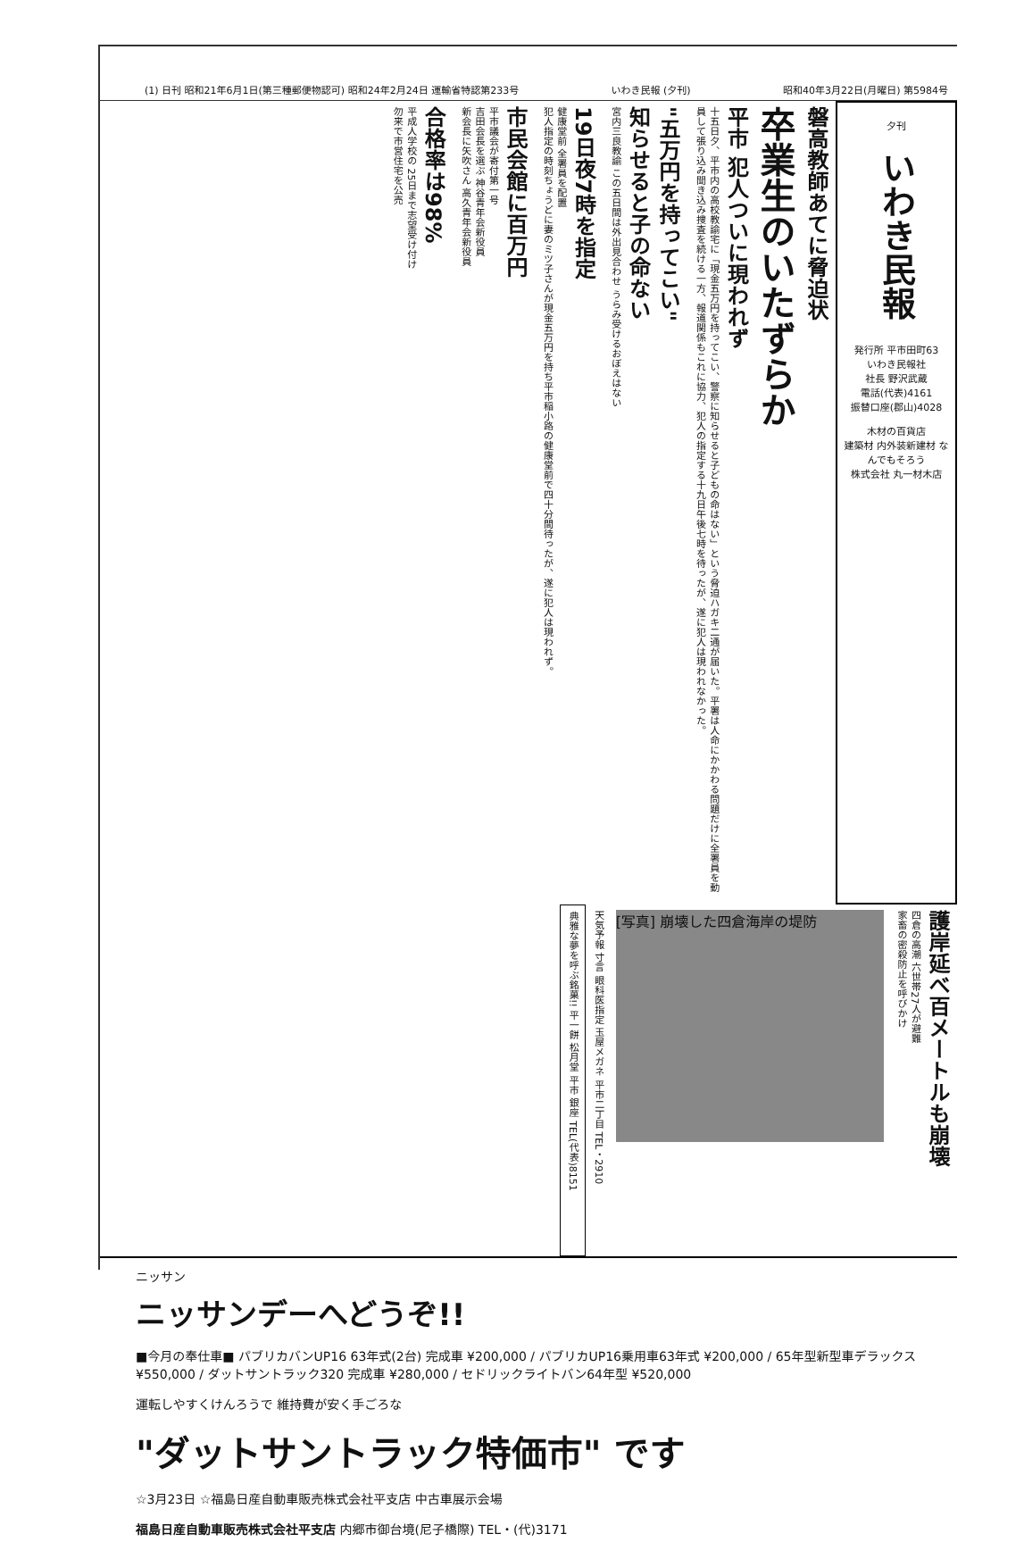(1) 日刊 昭和21年6月1日(第三種郵便物認可) 昭和24年2月24日 運輸省特認第233号 いわき民報 (夕刊) 昭和40年3月22日(月曜日) 第5984号
夕刊
いわき民報
発行所 平市田町63
いわき民報社
社長 野沢武蔵
電話(代表)4161
振替口座(郡山)4028
木材の百貨店
建築材 内外装新建材 なんでもそろう
株式会社 丸一材木店
磐高教師あてに脅迫状
卒業生のいたずらか
平市 犯人ついに現われず
十五日夕、平市内の高校教諭宅に「現金五万円を持ってこい、警察に知らせると子どもの命はない」という脅迫ハガキ二通が届いた。平署は人命にかかわる問題だけに全署員を動員して張り込み聞き込み捜査を続ける一方、報道関係もこれに協力、犯人の指定する十九日午後七時を待ったが、遂に犯人は現われなかった。
"五万円を持ってこい"
知らせると子の命ない
宮内三良教諭 この五日間は外出見合わせ うらみ受けるおぼえはない
19日夜7時を指定
健康堂前 全署員を配置
犯人指定の時刻ちょうどに妻のミツ子さんが現金五万円を持ち平市稲小路の健康堂前で四十分間待ったが、遂に犯人は現われず。
市民会館に百万円
平市議会が寄付第一号
吉田会長を選ぶ 神谷青年会新役員
新会長に矢吹さん 高久青年会新役員
合格率は98%
平成人学校の 25日まで志望受け付け
勿来で市営住宅を公売
護岸延べ百メートルも崩壊
四倉の高潮 六世帯27人が避難
家畜の密殺防止を呼びかけ
[写真] 崩壊した四倉海岸の堤防
天気予報 寸言 眼科医指定 玉屋メガネ 平市二丁目 TEL・2910
典雅な夢を呼ぶ銘菓!! 平一餅 松月堂 平市 銀座 TEL(代表)8151
ニッサン
ニッサンデーへどうぞ!!
■今月の奉仕車■ パブリカバンUP16 63年式(2台) 完成車 ¥200,000 / パブリカUP16乗用車63年式 ¥200,000 / 65年型新型車デラックス ¥550,000 / ダットサントラック320 完成車 ¥280,000 / セドリックライトバン64年型 ¥520,000
運転しやすくけんろうで 維持費が安く手ごろな
"ダットサントラック特価市" です
☆3月23日 ☆福島日産自動車販売株式会社平支店 中古車展示会場
福島日産自動車販売株式会社平支店 内郷市御台境(尼子橋際) TEL・(代)3171